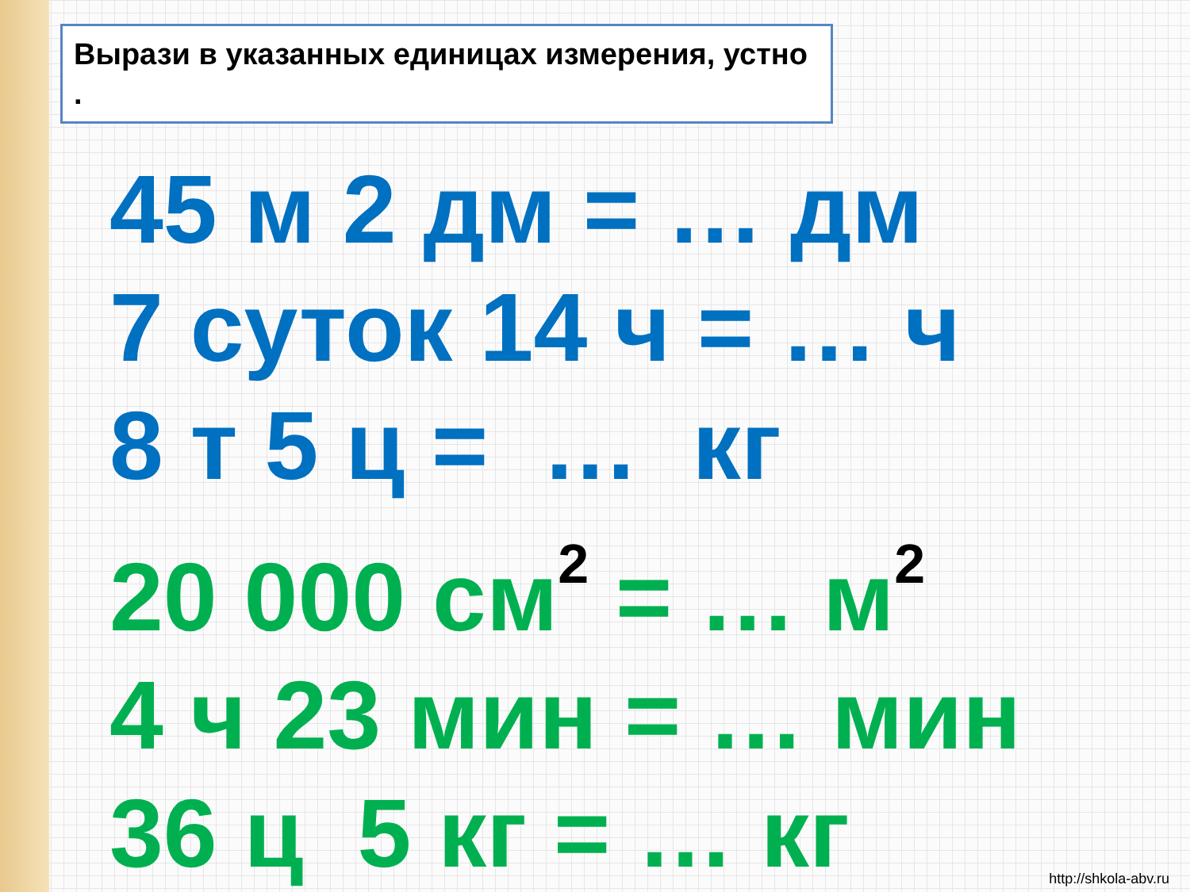Вырази в указанных единицах измерения, устно .
45 м 2 дм = … дм
7 суток 14 ч = … ч
8 т 5 ц = … кг
20 000 см<sup>2</sup> = … м<sup>2</sup>
4 ч 23 мин = … мин
36 ц 5 кг = … кг
http://shkola-abv.ru